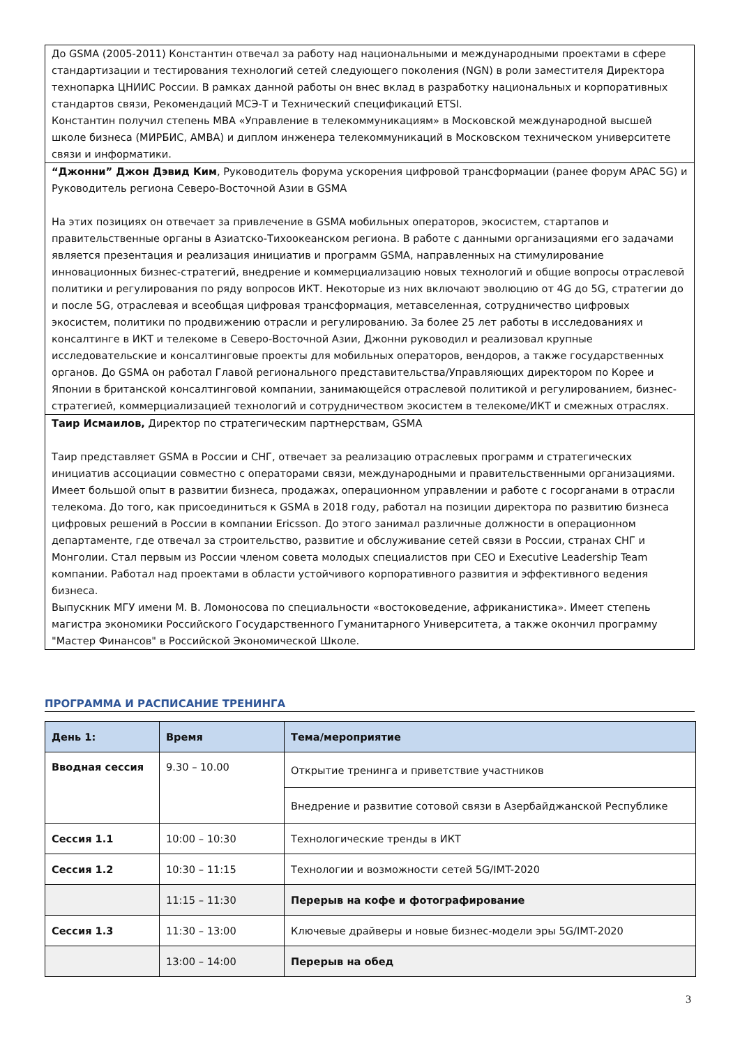| До GSMA (2005-2011) Константин отвечал за работу над национальными и международными проектами в сфере стандартизации и тестирования технологий сетей следующего поколения (NGN) в роли заместителя Директора технопарка ЦНИИС России. В рамках данной работы он внес вклад в разработку национальных и корпоративных стандартов связи, Рекомендаций МСЭ-Т и Технический спецификаций ETSI. Константин получил степень MBA «Управление в телекоммуникациям» в Московской международной высшей школе бизнеса (МИРБИС, AMBA) и диплом инженера телекоммуникаций в Московском техническом университете связи и информатики. |
| “Джонни” Джон Дэвид Ким , Руководитель форума ускорения цифровой трансформации (ранее форум APAC 5G) и Руководитель региона Северо-Восточной Азии в GSMA На этих позициях он отвечает за привлечение в GSMA мобильных операторов, экосистем, стартапов и правительственные органы в Азиатско-Тихоокеанском региона. В работе с данными организациями его задачами является презентация и реализация инициатив и программ GSMA, направленных на стимулирование инновационных бизнес-стратегий, внедрение и коммерциализацию новых технологий и общие вопросы отраслевой политики и регулирования по ряду вопросов ИКТ. Некоторые из них включают эволюцию от 4G до 5G, стратегии до и после 5G, отраслевая и всеобщая цифровая трансформация, метавселенная, сотрудничество цифровых экосистем, политики по продвижению отрасли и регулированию. За более 25 лет работы в исследованиях и консалтинге в ИКТ и телекоме в Северо-Восточной Азии, Джонни руководил и реализовал крупные исследовательские и консалтинговые проекты для мобильных операторов, вендоров, а также государственных органов. До GSMA он работал Главой регионального представительства/Управляющих директором по Корее и Японии в британской консалтинговой компании, занимающейся отраслевой политикой и регулированием, бизнес-стратегией, коммерциализацией технологий и сотрудничеством экосистем в телекоме/ИКТ и смежных отраслях. |
| Таир Исмаилов, Директор по стратегическим партнерствам, GSMA Таир представляет GSMA в России и СНГ, отвечает за реализацию отраслевых программ и стратегических инициатив ассоциации совместно с операторами связи, международными и правительственными организациями. Имеет большой опыт в развитии бизнеса, продажах, операционном управлении и работе с госорганами в отрасли телекома. До того, как присоединиться к GSMA в 2018 году, работал на позиции директора по развитию бизнеса цифровых решений в России в компании Ericsson. До этого занимал различные должности в операционном департаменте, где отвечал за строительство, развитие и обслуживание сетей связи в России, странах СНГ и Монголии. Стал первым из России членом совета молодых специалистов при CEO и Executive Leadership Team компании. Работал над проектами в области устойчивого корпоративного развития и эффективного ведения бизнеса. Выпускник МГУ имени М. В. Ломоносова по специальности «востоковедение, африканистика». Имеет степень магистра экономики Российского Государственного Гуманитарного Университета, а также окончил программу "Мастер Финансов" в Российской Экономической Школе. |
ПРОГРАММА И РАСПИСАНИЕ ТРЕНИНГА
| День 1: | Время | Тема/мероприятие |
| --- | --- | --- |
| Вводная сессия | 9.30 – 10.00 | Открытие тренинга и приветствие участников |
| | | Внедрение и развитие сотовой связи в Азербайджанской Республике |
| Сессия 1.1 | 10:00 – 10:30 | Технологические тренды в ИКТ |
| Сессия 1.2 | 10:30 – 11:15 | Технологии и возможности сетей 5G/IMT-2020 |
| | 11:15 – 11:30 | Перерыв на кофе и фотографирование |
| Сессия 1.3 | 11:30 – 13:00 | Ключевые драйверы и новые бизнес-модели эры 5G/IMT-2020 |
| | 13:00 – 14:00 | Перерыв на обед |
3